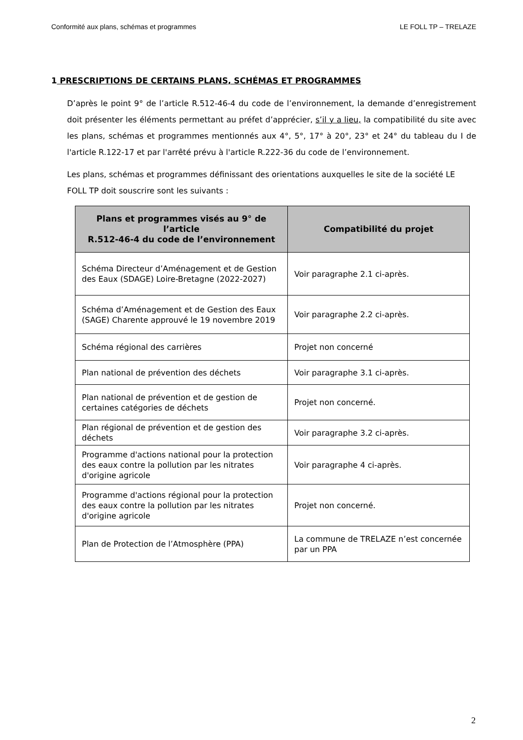Conformité aux plans, schémas et programmes LE FOLL TP – TRELAZE
1 PRESCRIPTIONS DE CERTAINS PLANS, SCHÉMAS ET PROGRAMMES
D’après le point 9° de l’article R.512-46-4 du code de l’environnement, la demande d’enregistrement doit présenter les éléments permettant au préfet d’apprécier, s’il y a lieu, la compatibilité du site avec les plans, schémas et programmes mentionnés aux 4°, 5°, 17° à 20°, 23° et 24° du tableau du I de l'article R.122-17 et par l'arrêté prévu à l'article R.222-36 du code de l’environnement.
Les plans, schémas et programmes définissant des orientations auxquelles le site de la société LE FOLL TP doit souscrire sont les suivants :
| Plans et programmes visés au 9° de l’article R.512-46-4 du code de l’environnement | Compatibilité du projet |
| --- | --- |
| Schéma Directeur d’Aménagement et de Gestion des Eaux (SDAGE) Loire-Bretagne (2022-2027) | Voir paragraphe 2.1 ci-après. |
| Schéma d’Aménagement et de Gestion des Eaux (SAGE) Charente approuvé le 19 novembre 2019 | Voir paragraphe 2.2 ci-après. |
| Schéma régional des carrières | Projet non concerné |
| Plan national de prévention des déchets | Voir paragraphe 3.1 ci-après. |
| Plan national de prévention et de gestion de certaines catégories de déchets | Projet non concerné. |
| Plan régional de prévention et de gestion des déchets | Voir paragraphe 3.2 ci-après. |
| Programme d'actions national pour la protection des eaux contre la pollution par les nitrates d'origine agricole | Voir paragraphe 4 ci-après. |
| Programme d'actions régional pour la protection des eaux contre la pollution par les nitrates d'origine agricole | Projet non concerné. |
| Plan de Protection de l’Atmosphère (PPA) | La commune de TRELAZE n’est concernée par un PPA |
2